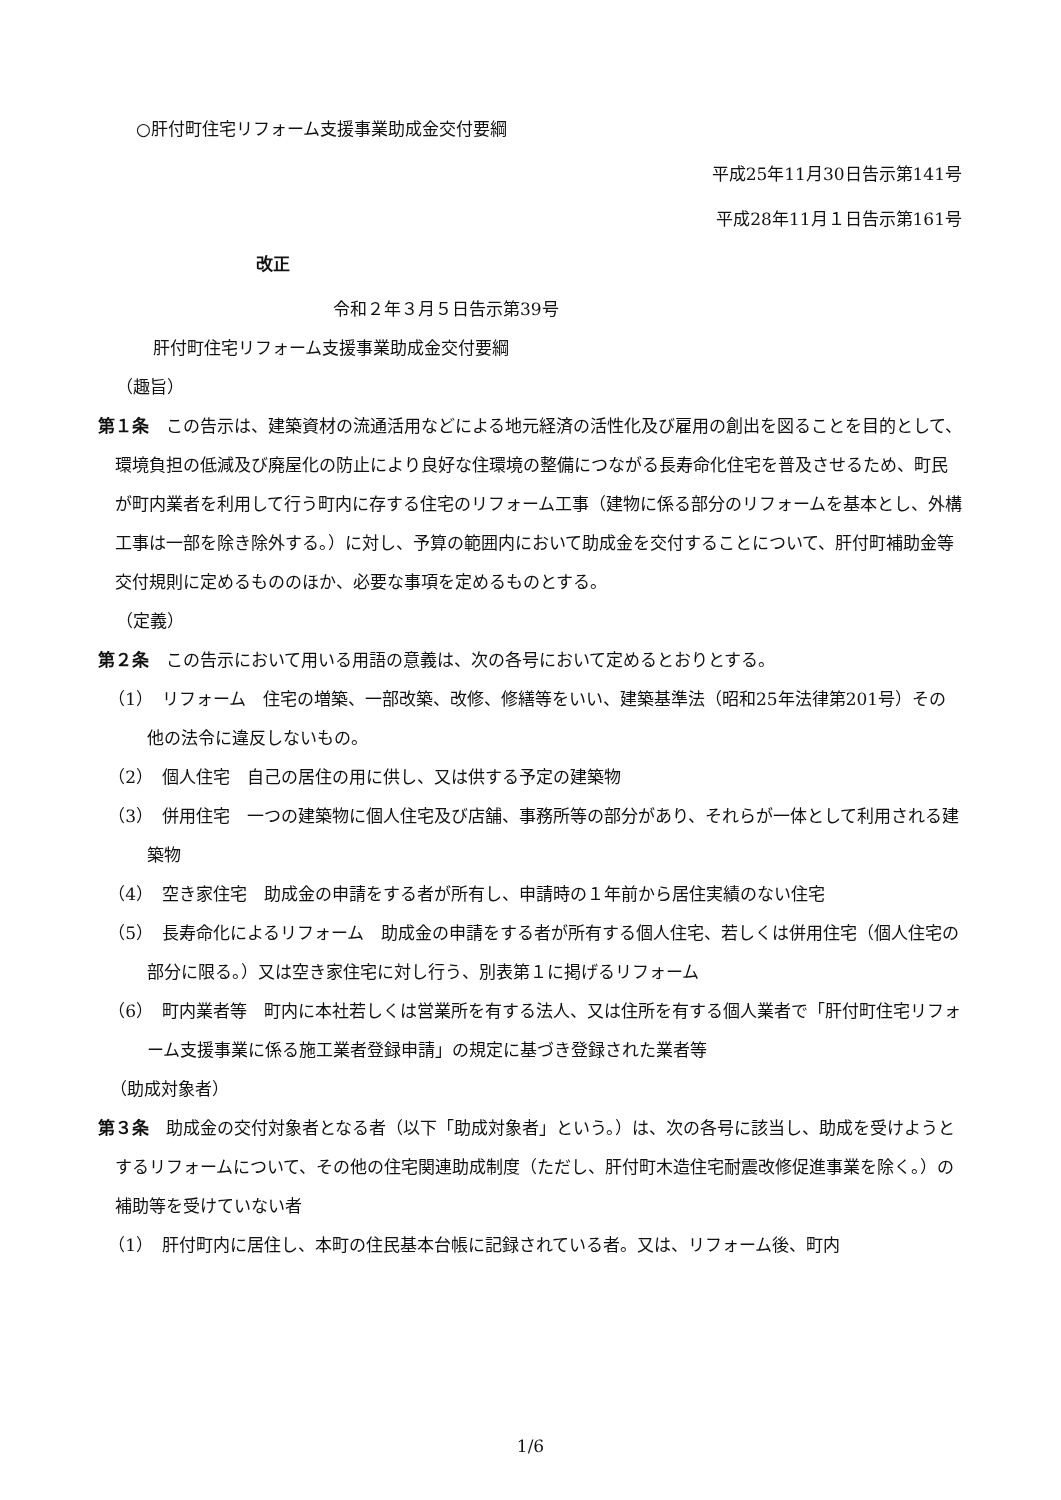○肝付町住宅リフォーム支援事業助成金交付要綱
平成25年11月30日告示第141号
平成28年11月１日告示第161号
改正
令和２年３月５日告示第39号
肝付町住宅リフォーム支援事業助成金交付要綱
（趣旨）
第１条　この告示は、建築資材の流通活用などによる地元経済の活性化及び雇用の創出を図ることを目的として、環境負担の低減及び廃屋化の防止により良好な住環境の整備につながる長寿命化住宅を普及させるため、町民が町内業者を利用して行う町内に存する住宅のリフォーム工事（建物に係る部分のリフォームを基本とし、外構工事は一部を除き除外する。）に対し、予算の範囲内において助成金を交付することについて、肝付町補助金等交付規則に定めるもののほか、必要な事項を定めるものとする。
（定義）
第２条　この告示において用いる用語の意義は、次の各号において定めるとおりとする。
（1）　リフォーム　住宅の増築、一部改築、改修、修繕等をいい、建築基準法（昭和25年法律第201号）その他の法令に違反しないもの。
（2）　個人住宅　自己の居住の用に供し、又は供する予定の建築物
（3）　併用住宅　一つの建築物に個人住宅及び店舗、事務所等の部分があり、それらが一体として利用される建築物
（4）　空き家住宅　助成金の申請をする者が所有し、申請時の１年前から居住実績のない住宅
（5）　長寿命化によるリフォーム　助成金の申請をする者が所有する個人住宅、若しくは併用住宅（個人住宅の部分に限る。）又は空き家住宅に対し行う、別表第１に掲げるリフォーム
（6）　町内業者等　町内に本社若しくは営業所を有する法人、又は住所を有する個人業者で「肝付町住宅リフォーム支援事業に係る施工業者登録申請」の規定に基づき登録された業者等
（助成対象者）
第３条　助成金の交付対象者となる者（以下「助成対象者」という。）は、次の各号に該当し、助成を受けようとするリフォームについて、その他の住宅関連助成制度（ただし、肝付町木造住宅耐震改修促進事業を除く。）の補助等を受けていない者
（1）　肝付町内に居住し、本町の住民基本台帳に記録されている者。又は、リフォーム後、町内
1/6